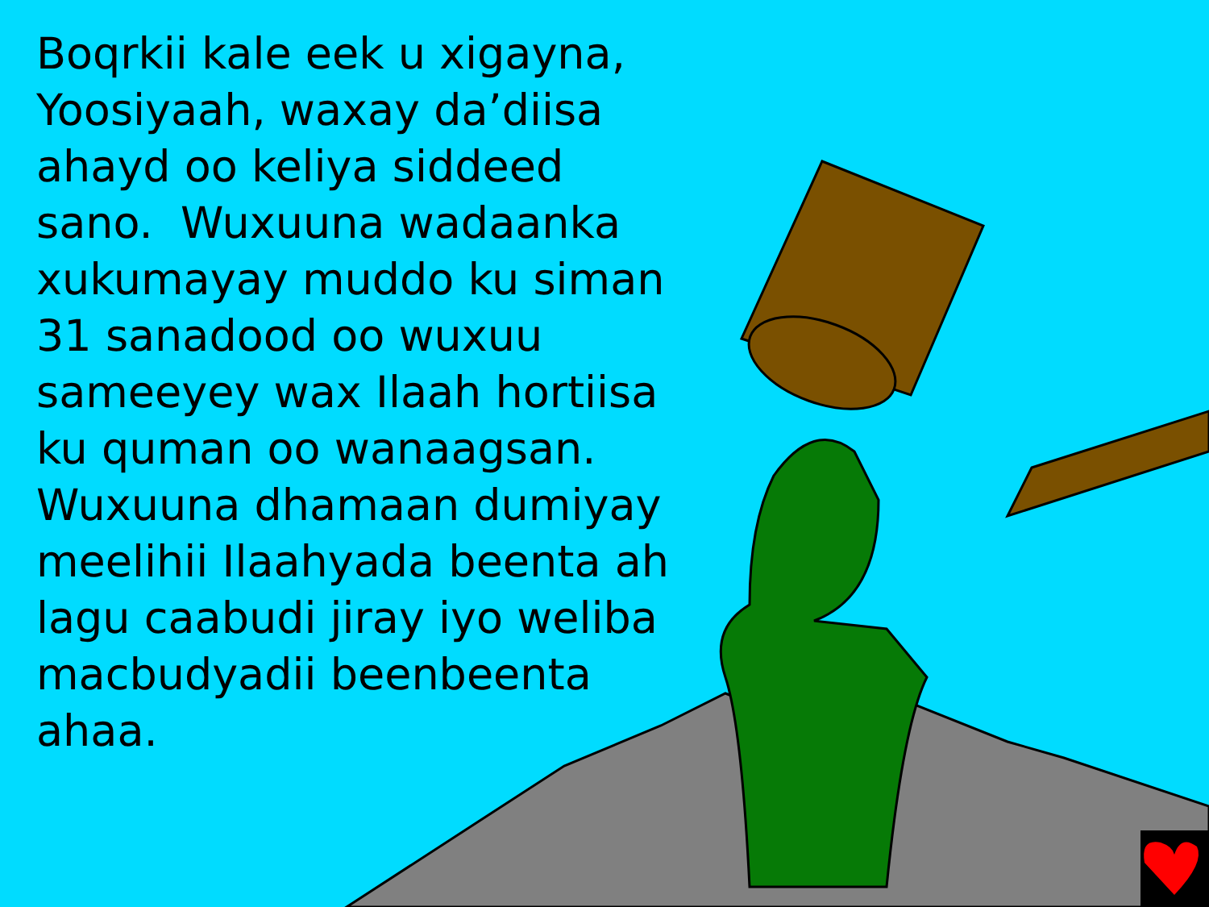Boqrkii kale eek u xigayna, Yoosiyaah, waxay da’diisa ahayd oo keliya siddeed sano. Wuxuuna wadaanka xukumayay muddo ku siman 31 sanadood oo wuxuu sameeyey wax Ilaah hortiisa ku quman oo wanaagsan. Wuxuuna dhamaan dumiyay meelihii Ilaahyada beenta ah lagu caabudi jiray iyo weliba macbudyadii beenbeenta ahaa.